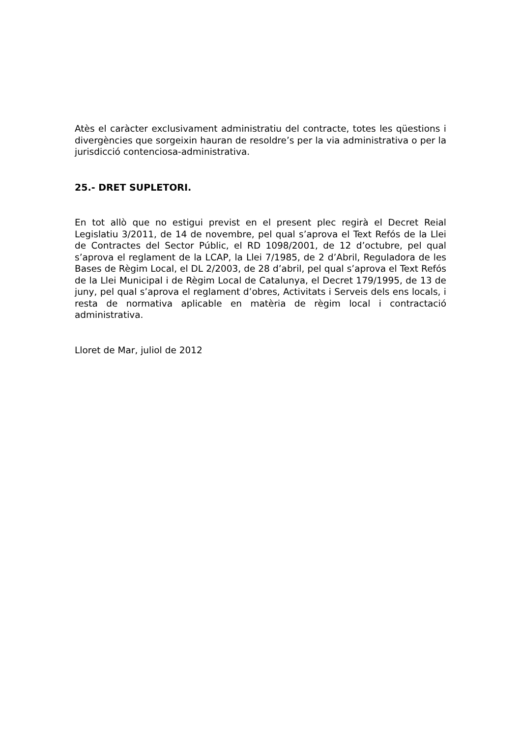Atès el caràcter exclusivament administratiu del contracte, totes les qüestions i divergències que sorgeixin hauran de resoldre’s per la via administrativa o per la jurisdicció contenciosa-administrativa.
25.- DRET SUPLETORI.
En tot allò que no estigui previst en el present plec regirà el Decret Reial Legislatiu 3/2011, de 14 de novembre, pel qual s’aprova el Text Refós de la Llei de Contractes del Sector Públic, el RD 1098/2001, de 12 d’octubre, pel qual s’aprova el reglament de la LCAP, la Llei 7/1985, de 2 d’Abril, Reguladora de les Bases de Règim Local, el DL 2/2003, de 28 d’abril, pel qual s’aprova el Text Refós de la Llei Municipal i de Règim Local de Catalunya, el Decret 179/1995, de 13 de juny, pel qual s’aprova el reglament d’obres, Activitats i Serveis dels ens locals, i resta de normativa aplicable en matèria de règim local i contractació administrativa.
Lloret de Mar, juliol de 2012